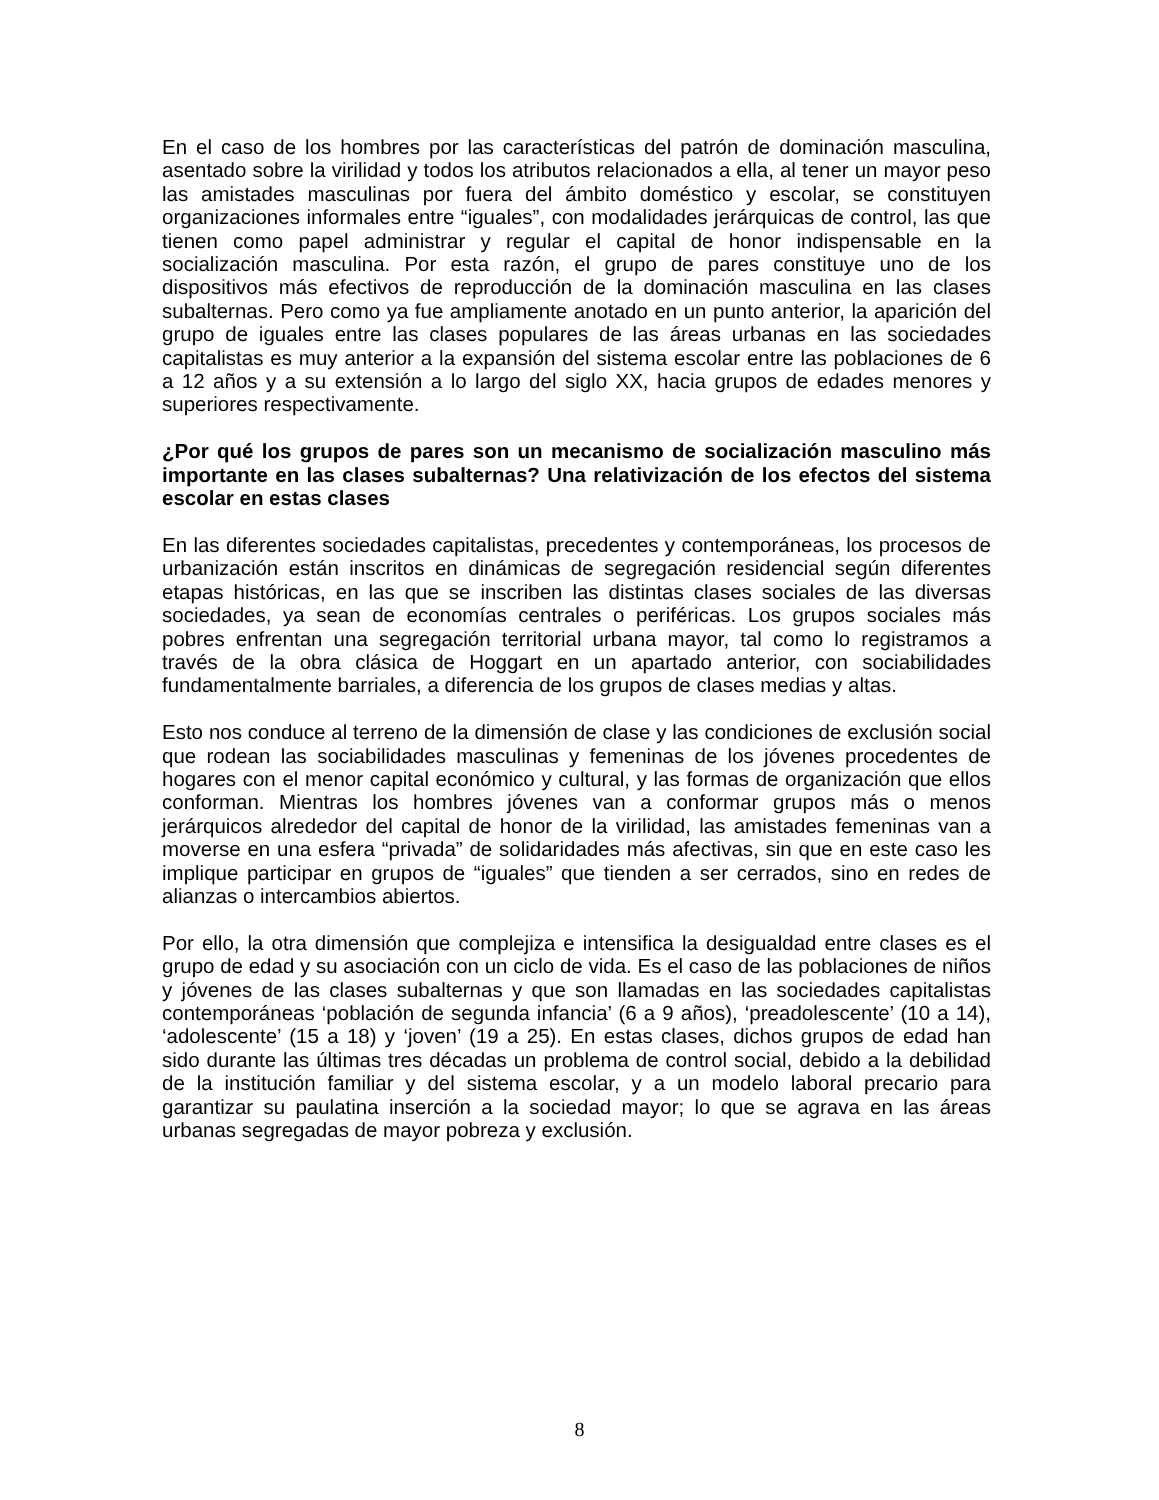En el caso de los hombres por las características del patrón de dominación masculina, asentado sobre la virilidad y todos los atributos relacionados a ella, al tener un mayor peso las amistades masculinas por fuera del ámbito doméstico y escolar, se constituyen organizaciones informales entre “iguales”, con modalidades jerárquicas de control, las que tienen como papel administrar y regular el capital de honor indispensable en la socialización masculina. Por esta razón, el grupo de pares constituye uno de los dispositivos más efectivos de reproducción de la dominación masculina en las clases subalternas. Pero como ya fue ampliamente anotado en un punto anterior, la aparición del grupo de iguales entre las clases populares de las áreas urbanas en las sociedades capitalistas es muy anterior a la expansión del sistema escolar entre las poblaciones de 6 a 12 años y a su extensión a lo largo del siglo XX, hacia grupos de edades menores y superiores respectivamente.
¿Por qué los grupos de pares son un mecanismo de socialización masculino más importante en las clases subalternas? Una relativización de los efectos del sistema escolar en estas clases
En las diferentes sociedades capitalistas, precedentes y contemporáneas, los procesos de urbanización están inscritos en dinámicas de segregación residencial según diferentes etapas históricas, en las que se inscriben las distintas clases sociales de las diversas sociedades, ya sean de economías centrales o periféricas. Los grupos sociales más pobres enfrentan una segregación territorial urbana mayor, tal como lo registramos a través de la obra clásica de Hoggart en un apartado anterior, con sociabilidades fundamentalmente barriales, a diferencia de los grupos de clases medias y altas.
Esto nos conduce al terreno de la dimensión de clase y las condiciones de exclusión social que rodean las sociabilidades masculinas y femeninas de los jóvenes procedentes de hogares con el menor capital económico y cultural, y las formas de organización que ellos conforman. Mientras los hombres jóvenes van a conformar grupos más o menos jerárquicos alrededor del capital de honor de la virilidad, las amistades femeninas van a moverse en una esfera “privada” de solidaridades más afectivas, sin que en este caso les implique participar en grupos de “iguales” que tienden a ser cerrados, sino en redes de alianzas o intercambios abiertos.
Por ello, la otra dimensión que complejiza e intensifica la desigualdad entre clases es el grupo de edad y su asociación con un ciclo de vida. Es el caso de las poblaciones de niños y jóvenes de las clases subalternas y que son llamadas en las sociedades capitalistas contemporáneas ‘población de segunda infancia’ (6 a 9 años), ‘preadolescente’ (10 a 14), ‘adolescente’ (15 a 18) y ‘joven’ (19 a 25). En estas clases, dichos grupos de edad han sido durante las últimas tres décadas un problema de control social, debido a la debilidad de la institución familiar y del sistema escolar, y a un modelo laboral precario para garantizar su paulatina inserción a la sociedad mayor; lo que se agrava en las áreas urbanas segregadas de mayor pobreza y exclusión.
8